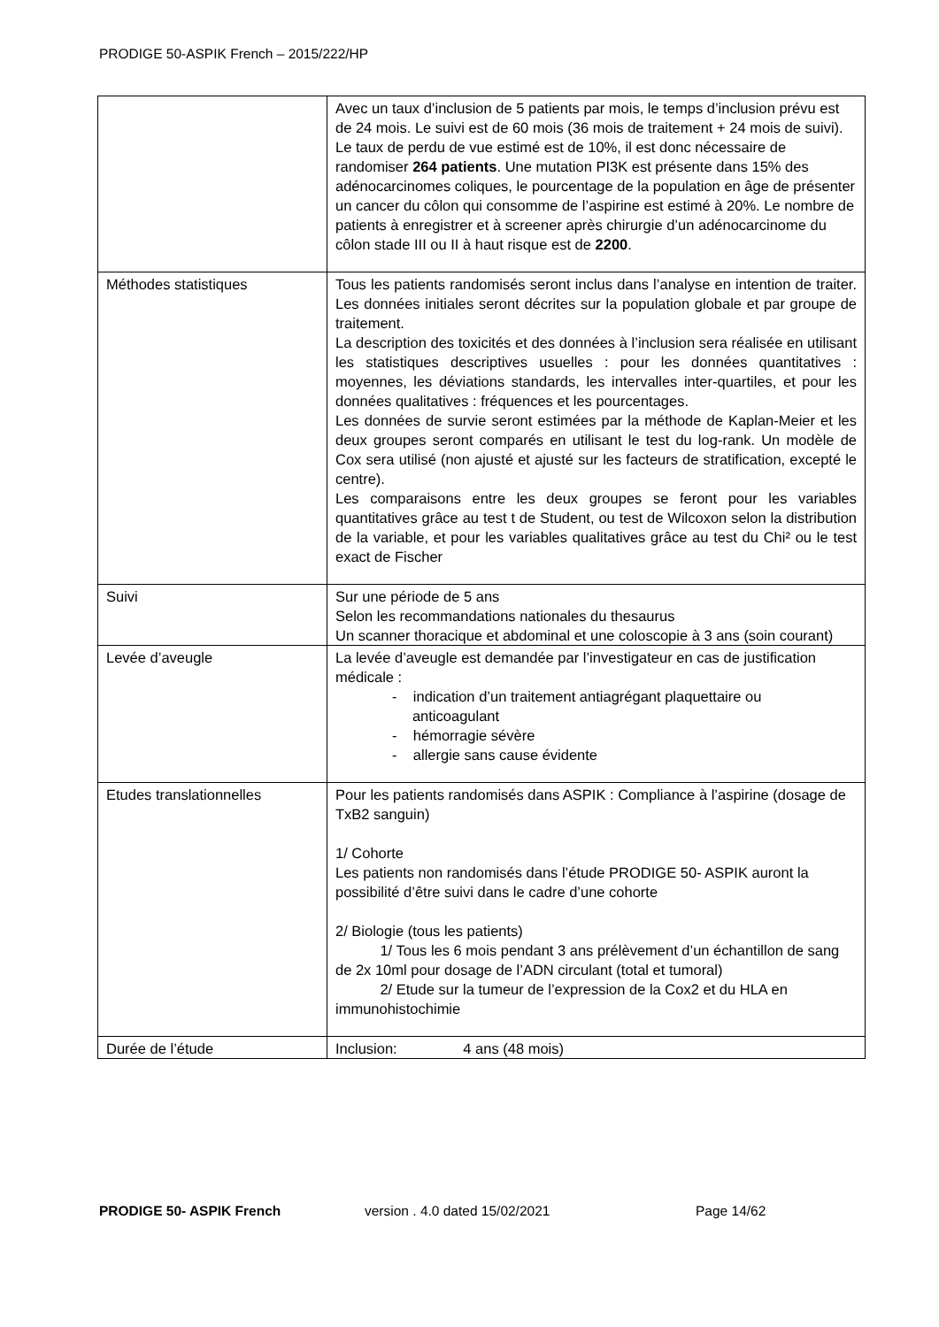PRODIGE 50-ASPIK French – 2015/222/HP
| | Avec un taux d’inclusion de 5 patients par mois, le temps d’inclusion prévu est de 24 mois. Le suivi est de 60 mois (36 mois de traitement + 24 mois de suivi). Le taux de perdu de vue estimé est de 10%, il est donc nécessaire de randomiser 264 patients . Une mutation PI3K est présente dans 15% des adénocarcinomes coliques, le pourcentage de la population en âge de présenter un cancer du côlon qui consomme de l’aspirine est estimé à 20%. Le nombre de patients à enregistrer et à screener après chirurgie d’un adénocarcinome du côlon stade III ou II à haut risque est de 2200 . |
| Méthodes statistiques | Tous les patients randomisés seront inclus dans l’analyse en intention de traiter. Les données initiales seront décrites sur la population globale et par groupe de traitement. La description des toxicités et des données à l’inclusion sera réalisée en utilisant les statistiques descriptives usuelles : pour les données quantitatives : moyennes, les déviations standards, les intervalles inter-quartiles, et pour les données qualitatives : fréquences et les pourcentages. Les données de survie seront estimées par la méthode de Kaplan-Meier et les deux groupes seront comparés en utilisant le test du log-rank. Un modèle de Cox sera utilisé (non ajusté et ajusté sur les facteurs de stratification, excepté le centre). Les comparaisons entre les deux groupes se feront pour les variables quantitatives grâce au test t de Student, ou test de Wilcoxon selon la distribution de la variable, et pour les variables qualitatives grâce au test du Chi² ou le test exact de Fischer |
| Suivi | Sur une période de 5 ans Selon les recommandations nationales du thesaurus Un scanner thoracique et abdominal et une coloscopie à 3 ans (soin courant) |
| Levée d’aveugle | La levée d’aveugle est demandée par l’investigateur en cas de justification médicale : - indication d’un traitement antiagrégant plaquettaire ou anticoagulant - hémorragie sévère - allergie sans cause évidente |
| Etudes translationnelles | Pour les patients randomisés dans ASPIK : Compliance à l’aspirine (dosage de TxB2 sanguin) 1/ Cohorte Les patients non randomisés dans l’étude PRODIGE 50- ASPIK auront la possibilité d’être suivi dans le cadre d’une cohorte 2/ Biologie (tous les patients) 1/ Tous les 6 mois pendant 3 ans prélèvement d’un échantillon de sang de 2x 10ml pour dosage de l’ADN circulant (total et tumoral) 2/ Etude sur la tumeur de l’expression de la Cox2 et du HLA en immunohistochimie |
| Durée de l’étude | Inclusion: 4 ans (48 mois) |
PRODIGE 50- ASPIK French version . 4.0 dated 15/02/2021 Page 14/62